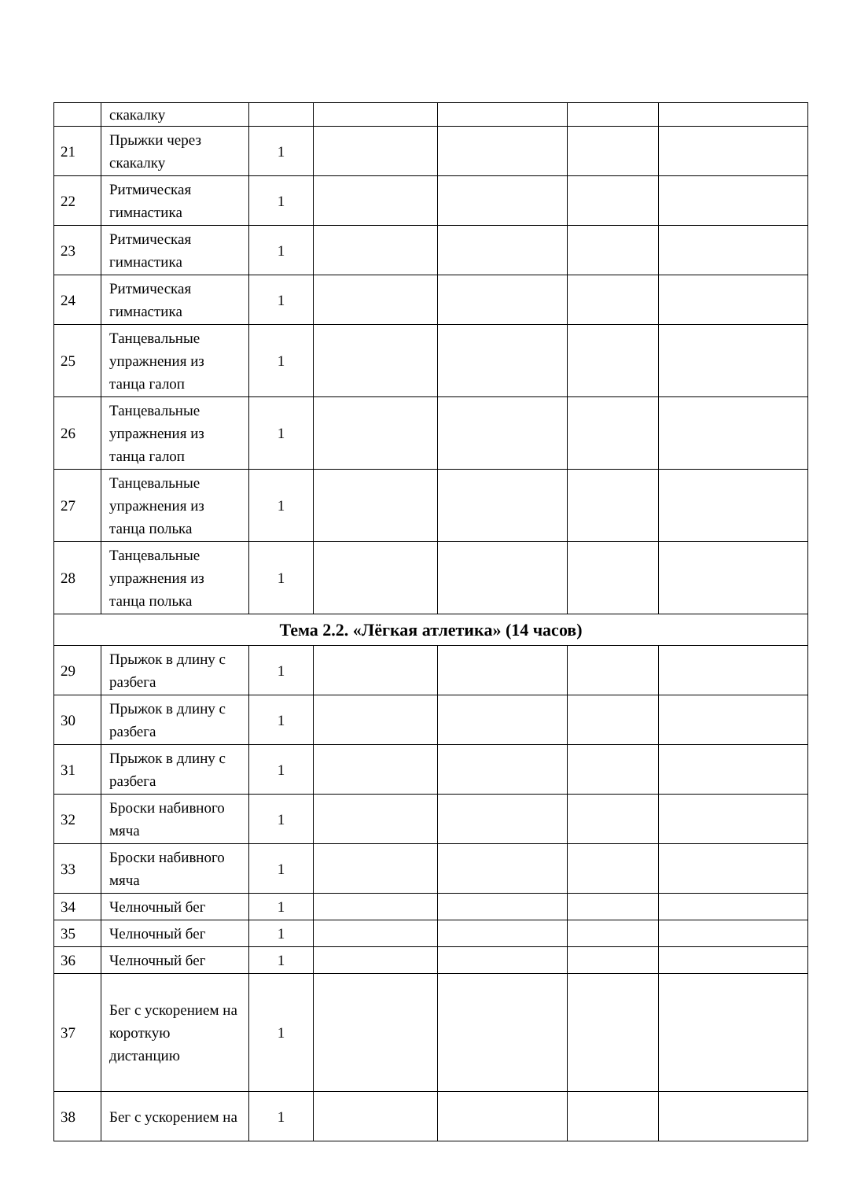| | скакалку | | | | | |
| 21 | Прыжки через скакалку | 1 | | | | |
| 22 | Ритмическая гимнастика | 1 | | | | |
| 23 | Ритмическая гимнастика | 1 | | | | |
| 24 | Ритмическая гимнастика | 1 | | | | |
| 25 | Танцевальные упражнения из танца галоп | 1 | | | | |
| 26 | Танцевальные упражнения из танца галоп | 1 | | | | |
| 27 | Танцевальные упражнения из танца полька | 1 | | | | |
| 28 | Танцевальные упражнения из танца полька | 1 | | | | |
| Тема 2.2. «Лёгкая атлетика» (14 часов) | | | | | | |
| 29 | Прыжок в длину с разбега | 1 | | | | |
| 30 | Прыжок в длину с разбега | 1 | | | | |
| 31 | Прыжок в длину с разбега | 1 | | | | |
| 32 | Броски набивного мяча | 1 | | | | |
| 33 | Броски набивного мяча | 1 | | | | |
| 34 | Челночный бег | 1 | | | | |
| 35 | Челночный бег | 1 | | | | |
| 36 | Челночный бег | 1 | | | | |
| 37 | Бег с ускорением на короткую дистанцию | 1 | | | | |
| 38 | Бег с ускорением на | 1 | | | | |